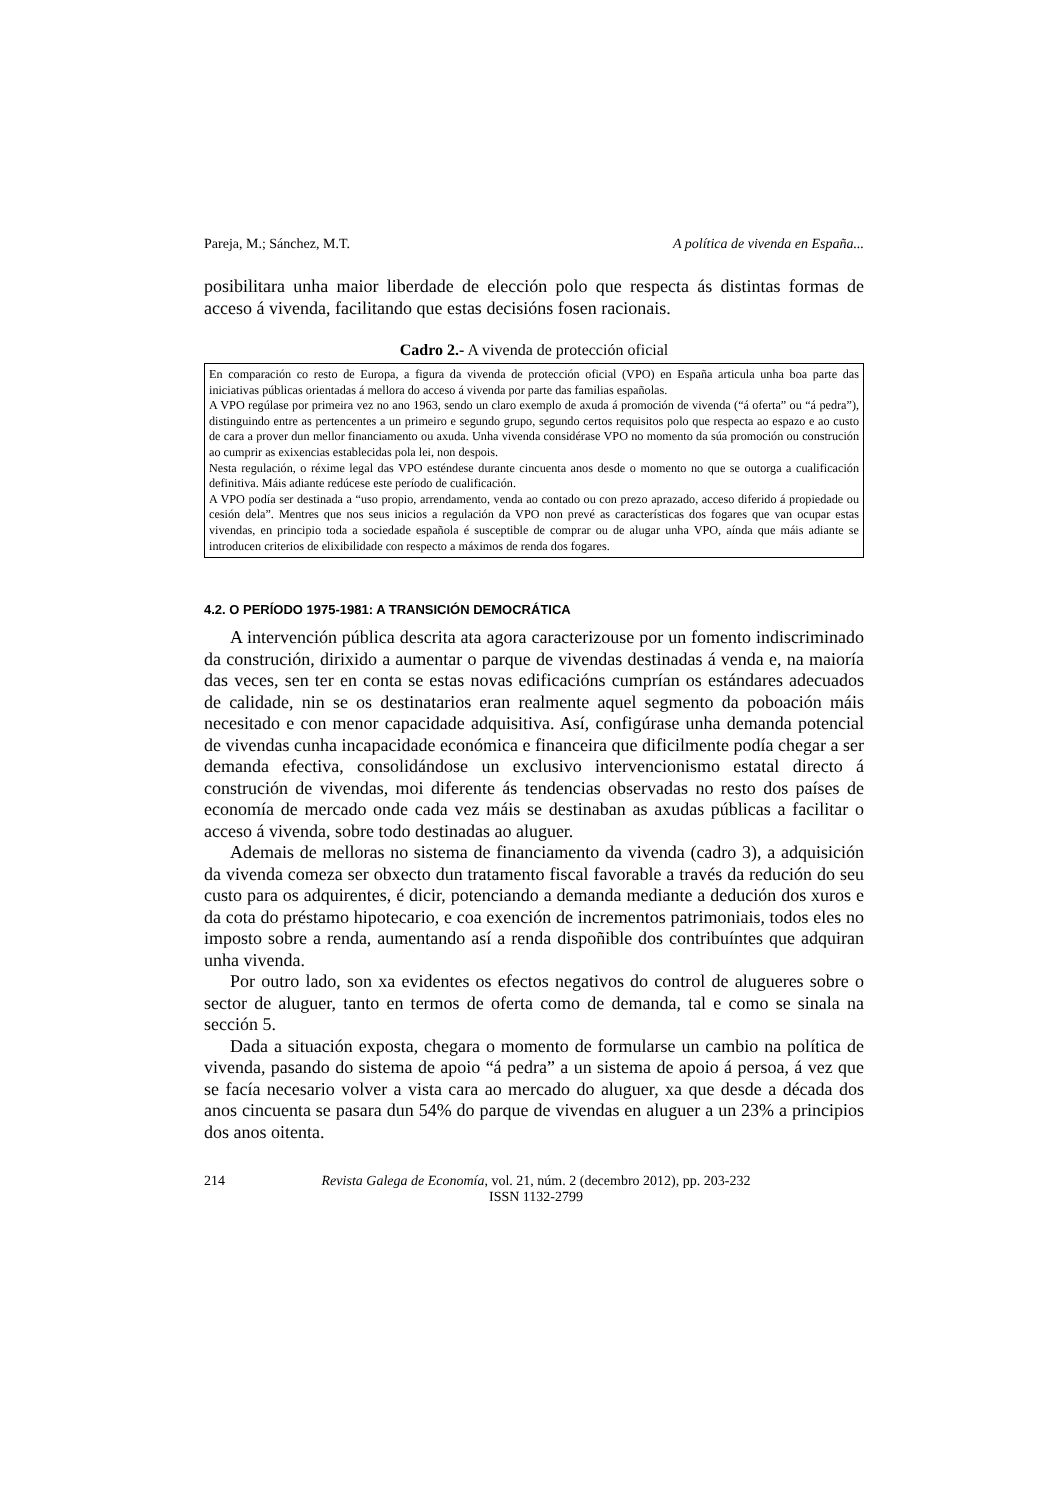Pareja, M.; Sánchez, M.T. A política de vivenda en España...
posibilitara unha maior liberdade de elección polo que respecta ás distintas formas de acceso á vivenda, facilitando que estas decisións fosen racionais.
Cadro 2.- A vivenda de protección oficial
En comparación co resto de Europa, a figura da vivenda de protección oficial (VPO) en España articula unha boa parte das iniciativas públicas orientadas á mellora do acceso á vivenda por parte das familias españolas.
A VPO regúlase por primeira vez no ano 1963, sendo un claro exemplo de axuda á promoción de vivenda (“á oferta” ou “á pedra”), distinguindo entre as pertencentes a un primeiro e segundo grupo, segundo certos requisitos polo que respecta ao espazo e ao custo de cara a prover dun mellor financiamento ou axuda. Unha vivenda considérase VPO no momento da súa promoción ou construción ao cumprir as exixencias establecidas pola lei, non despois.
Nesta regulación, o réxime legal das VPO esténdese durante cincuenta anos desde o momento no que se outorga a cualificación definitiva. Máis adiante redúcese este período de cualificación.
A VPO podía ser destinada a “uso propio, arrendamento, venda ao contado ou con prezo aprazado, acceso diferido á propiedade ou cesión dela”. Mentres que nos seus inicios a regulación da VPO non prevé as características dos fogares que van ocupar estas vivendas, en principio toda a sociedade española é susceptible de comprar ou de alugar unha VPO, aínda que máis adiante se introducen criterios de elixibilidade con respecto a máximos de renda dos fogares.
4.2. O PERÍODO 1975-1981: A TRANSICIÓN DEMOCRÁTICA
A intervención pública descrita ata agora caracterizouse por un fomento indiscriminado da construción, dirixido a aumentar o parque de vivendas destinadas á venda e, na maioría das veces, sen ter en conta se estas novas edificacións cumprían os estándares adecuados de calidade, nin se os destinatarios eran realmente aquel segmento da poboación máis necesitado e con menor capacidade adquisitiva. Así, configúrase unha demanda potencial de vivendas cunha incapacidade económica e financeira que dificilmente podía chegar a ser demanda efectiva, consolidándose un exclusivo intervencionismo estatal directo á construción de vivendas, moi diferente ás tendencias observadas no resto dos países de economía de mercado onde cada vez máis se destinaban as axudas públicas a facilitar o acceso á vivenda, sobre todo destinadas ao aluguer.
Ademais de melloras no sistema de financiamento da vivenda (cadro 3), a adquisición da vivenda comeza ser obxecto dun tratamento fiscal favorable a través da redución do seu custo para os adquirentes, é dicir, potenciando a demanda mediante a dedución dos xuros e da cota do préstamo hipotecario, e coa exención de incrementos patrimoniais, todos eles no imposto sobre a renda, aumentando así a renda dispoñible dos contribuíntes que adquiran unha vivenda.
Por outro lado, son xa evidentes os efectos negativos do control de alugueres sobre o sector de aluguer, tanto en termos de oferta como de demanda, tal e como se sinala na sección 5.
Dada a situación exposta, chegara o momento de formularse un cambio na política de vivenda, pasando do sistema de apoio “á pedra” a un sistema de apoio á persoa, á vez que se facía necesario volver a vista cara ao mercado do aluguer, xa que desde a década dos anos cincuenta se pasara dun 54% do parque de vivendas en aluguer a un 23% a principios dos anos oitenta.
214 Revista Galega de Economía, vol. 21, núm. 2 (decembro 2012), pp. 203-232
ISSN 1132-2799